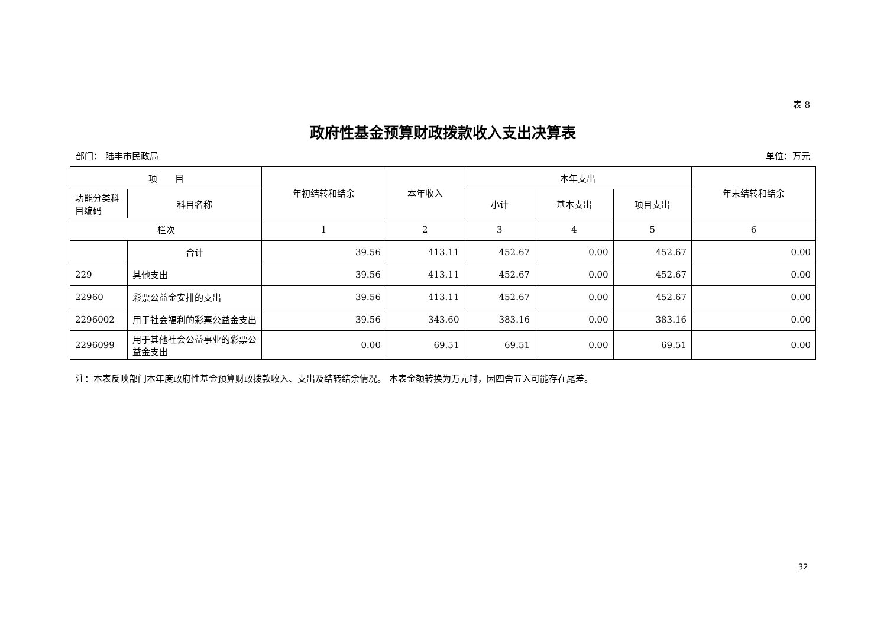表 8
政府性基金预算财政拨款收入支出决算表
部门： 陆丰市民政局 单位：万元
| 项 目 | | 年初结转和结余 | 本年收入 | 本年支出 | | | 年末结转和结余 |
| --- | --- | --- | --- | --- | --- | --- | --- |
| 功能分类科目编码 | 科目名称 | | | 小计 | 基本支出 | 项目支出 | |
| 栏次 | | 1 | 2 | 3 | 4 | 5 | 6 |
| | 合计 | 39.56 | 413.11 | 452.67 | 0.00 | 452.67 | 0.00 |
| 229 | 其他支出 | 39.56 | 413.11 | 452.67 | 0.00 | 452.67 | 0.00 |
| 22960 | 彩票公益金安排的支出 | 39.56 | 413.11 | 452.67 | 0.00 | 452.67 | 0.00 |
| 2296002 | 用于社会福利的彩票公益金支出 | 39.56 | 343.60 | 383.16 | 0.00 | 383.16 | 0.00 |
| 2296099 | 用于其他社会公益事业的彩票公益金支出 | 0.00 | 69.51 | 69.51 | 0.00 | 69.51 | 0.00 |
注：本表反映部门本年度政府性基金预算财政拨款收入、支出及结转结余情况。 本表金额转换为万元时，因四舍五入可能存在尾差。
32